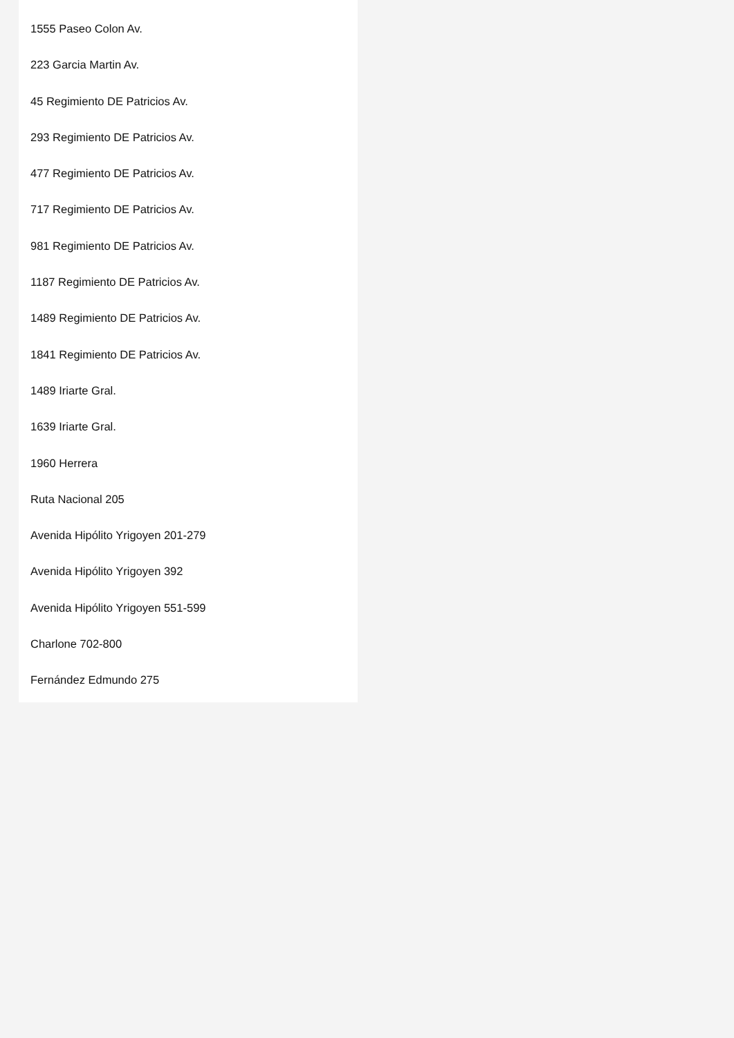1555 Paseo Colon Av.
223 Garcia Martin Av.
45 Regimiento DE Patricios Av.
293 Regimiento DE Patricios Av.
477 Regimiento DE Patricios Av.
717 Regimiento DE Patricios Av.
981 Regimiento DE Patricios Av.
1187 Regimiento DE Patricios Av.
1489 Regimiento DE Patricios Av.
1841 Regimiento DE Patricios Av.
1489 Iriarte Gral.
1639 Iriarte Gral.
1960 Herrera
Ruta Nacional 205
Avenida Hipólito Yrigoyen 201-279
Avenida Hipólito Yrigoyen 392
Avenida Hipólito Yrigoyen 551-599
Charlone 702-800
Fernández Edmundo 275